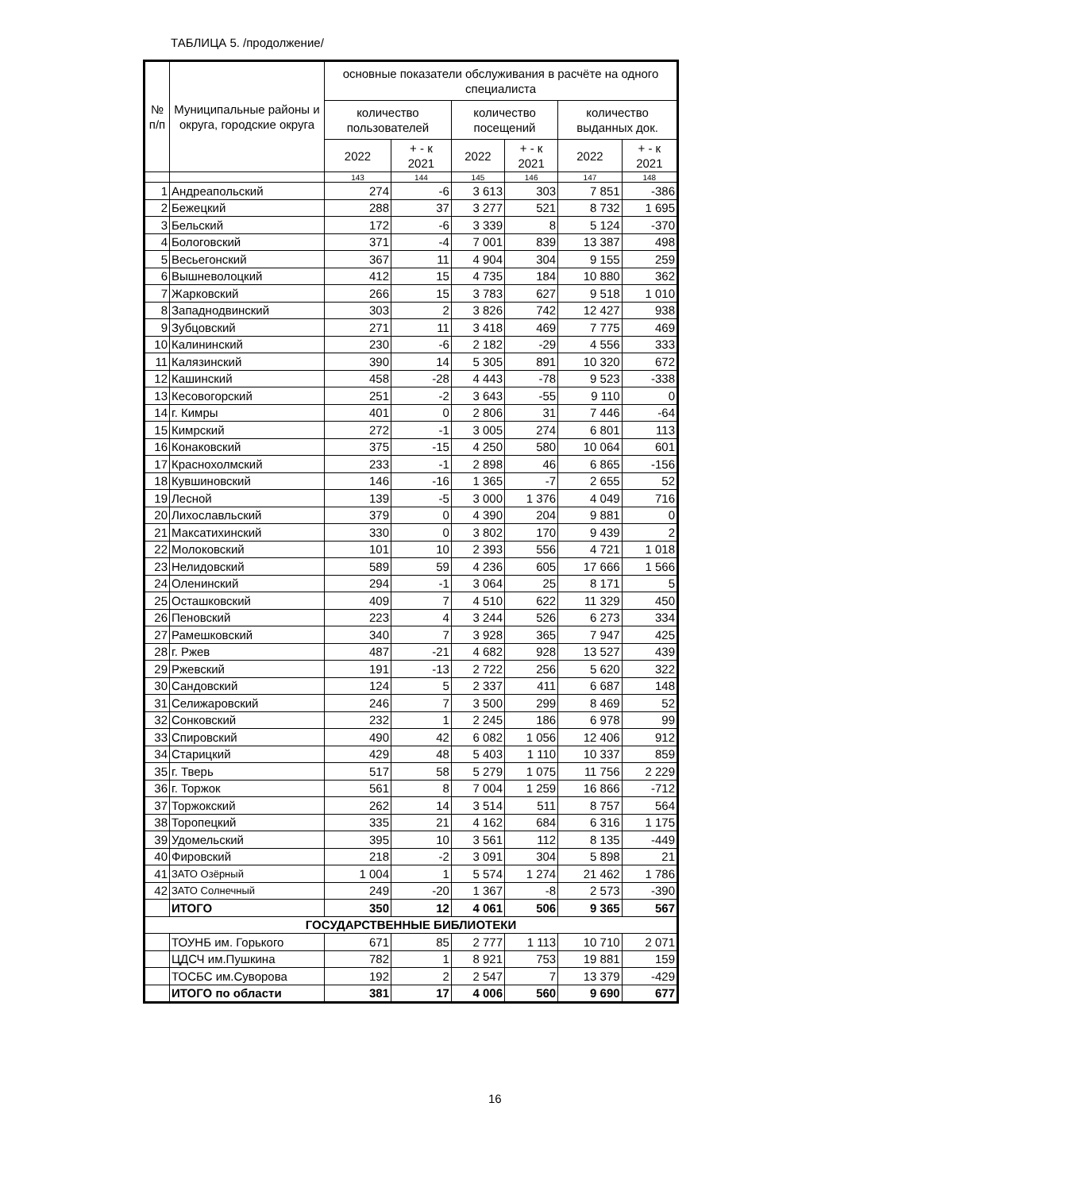ТАБЛИЦА 5. /продолжение/
| № п/п | Муниципальные районы и округа, городские округа | основные показатели обслуживания в расчёте на одного специалиста | | | | | |
| --- | --- | --- | --- | --- | --- | --- | --- |
| | | количество пользователей | | количество посещений | | количество выданных док. | |
| | | 2022 | + - к 2021 | 2022 | + - к 2021 | 2022 | + - к 2021 |
| | | 143 | 144 | 145 | 146 | 147 | 148 |
| 1 | Андреапольский | 274 | -6 | 3 613 | 303 | 7 851 | -386 |
| 2 | Бежецкий | 288 | 37 | 3 277 | 521 | 8 732 | 1 695 |
| 3 | Бельский | 172 | -6 | 3 339 | 8 | 5 124 | -370 |
| 4 | Бологовский | 371 | -4 | 7 001 | 839 | 13 387 | 498 |
| 5 | Весьегонский | 367 | 11 | 4 904 | 304 | 9 155 | 259 |
| 6 | Вышневолоцкий | 412 | 15 | 4 735 | 184 | 10 880 | 362 |
| 7 | Жарковский | 266 | 15 | 3 783 | 627 | 9 518 | 1 010 |
| 8 | Западнодвинский | 303 | 2 | 3 826 | 742 | 12 427 | 938 |
| 9 | Зубцовский | 271 | 11 | 3 418 | 469 | 7 775 | 469 |
| 10 | Калининский | 230 | -6 | 2 182 | -29 | 4 556 | 333 |
| 11 | Калязинский | 390 | 14 | 5 305 | 891 | 10 320 | 672 |
| 12 | Кашинский | 458 | -28 | 4 443 | -78 | 9 523 | -338 |
| 13 | Кесовогорский | 251 | -2 | 3 643 | -55 | 9 110 | 0 |
| 14 | г. Кимры | 401 | 0 | 2 806 | 31 | 7 446 | -64 |
| 15 | Кимрский | 272 | -1 | 3 005 | 274 | 6 801 | 113 |
| 16 | Конаковский | 375 | -15 | 4 250 | 580 | 10 064 | 601 |
| 17 | Краснохолмский | 233 | -1 | 2 898 | 46 | 6 865 | -156 |
| 18 | Кувшиновский | 146 | -16 | 1 365 | -7 | 2 655 | 52 |
| 19 | Лесной | 139 | -5 | 3 000 | 1 376 | 4 049 | 716 |
| 20 | Лихославльский | 379 | 0 | 4 390 | 204 | 9 881 | 0 |
| 21 | Максатихинский | 330 | 0 | 3 802 | 170 | 9 439 | 2 |
| 22 | Молоковский | 101 | 10 | 2 393 | 556 | 4 721 | 1 018 |
| 23 | Нелидовский | 589 | 59 | 4 236 | 605 | 17 666 | 1 566 |
| 24 | Оленинский | 294 | -1 | 3 064 | 25 | 8 171 | 5 |
| 25 | Осташковский | 409 | 7 | 4 510 | 622 | 11 329 | 450 |
| 26 | Пеновский | 223 | 4 | 3 244 | 526 | 6 273 | 334 |
| 27 | Рамешковский | 340 | 7 | 3 928 | 365 | 7 947 | 425 |
| 28 | г. Ржев | 487 | -21 | 4 682 | 928 | 13 527 | 439 |
| 29 | Ржевский | 191 | -13 | 2 722 | 256 | 5 620 | 322 |
| 30 | Сандовский | 124 | 5 | 2 337 | 411 | 6 687 | 148 |
| 31 | Селижаровский | 246 | 7 | 3 500 | 299 | 8 469 | 52 |
| 32 | Сонковский | 232 | 1 | 2 245 | 186 | 6 978 | 99 |
| 33 | Спировский | 490 | 42 | 6 082 | 1 056 | 12 406 | 912 |
| 34 | Старицкий | 429 | 48 | 5 403 | 1 110 | 10 337 | 859 |
| 35 | г. Тверь | 517 | 58 | 5 279 | 1 075 | 11 756 | 2 229 |
| 36 | г. Торжок | 561 | 8 | 7 004 | 1 259 | 16 866 | -712 |
| 37 | Торжокский | 262 | 14 | 3 514 | 511 | 8 757 | 564 |
| 38 | Торопецкий | 335 | 21 | 4 162 | 684 | 6 316 | 1 175 |
| 39 | Удомельский | 395 | 10 | 3 561 | 112 | 8 135 | -449 |
| 40 | Фировский | 218 | -2 | 3 091 | 304 | 5 898 | 21 |
| 41 | ЗАТО Озёрный | 1 004 | 1 | 5 574 | 1 274 | 21 462 | 1 786 |
| 42 | ЗАТО Солнечный | 249 | -20 | 1 367 | -8 | 2 573 | -390 |
| | ИТОГО | 350 | 12 | 4 061 | 506 | 9 365 | 567 |
| ГОСУДАРСТВЕННЫЕ БИБЛИОТЕКИ | | | | | | | |
| | ТОУНБ им. Горького | 671 | 85 | 2 777 | 1 113 | 10 710 | 2 071 |
| | ЦДСЧ им.Пушкина | 782 | 1 | 8 921 | 753 | 19 881 | 159 |
| | ТОСБС им.Суворова | 192 | 2 | 2 547 | 7 | 13 379 | -429 |
| | ИТОГО по области | 381 | 17 | 4 006 | 560 | 9 690 | 677 |
16